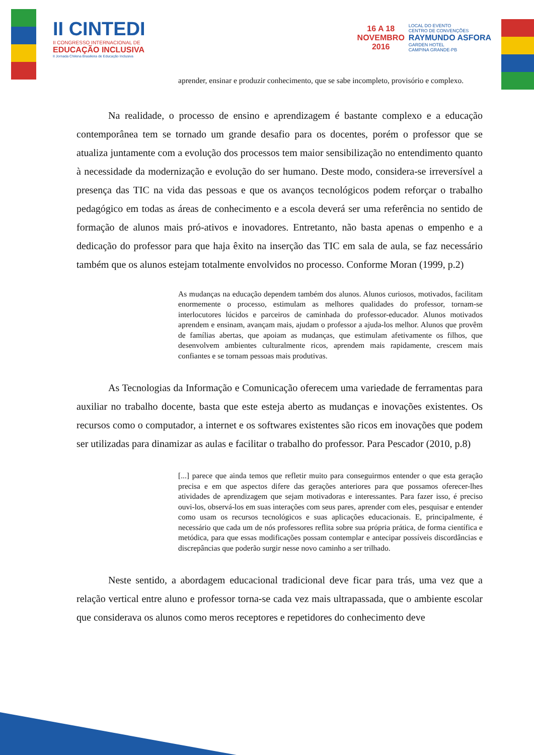II CINTEDI
II CONGRESSO INTERNACIONAL DE
EDUCAÇÃO INCLUSIVA
II Jornada Chilena Brasileira de Educação Inclusiva
16 A 18
NOVEMBRO
2016
LOCAL DO EVENTO
CENTRO DE CONVENÇÕES
RAYMUNDO ASFORA
GARDEN HOTEL
CAMPINA GRANDE-PB
aprender, ensinar e produzir conhecimento, que se sabe incompleto, provisório e complexo.
Na realidade, o processo de ensino e aprendizagem é bastante complexo e a educação contemporânea tem se tornado um grande desafio para os docentes, porém o professor que se atualiza juntamente com a evolução dos processos tem maior sensibilização no entendimento quanto à necessidade da modernização e evolução do ser humano. Deste modo, considera-se irreversível a presença das TIC na vida das pessoas e que os avanços tecnológicos podem reforçar o trabalho pedagógico em todas as áreas de conhecimento e a escola deverá ser uma referência no sentido de formação de alunos mais pró-ativos e inovadores. Entretanto, não basta apenas o empenho e a dedicação do professor para que haja êxito na inserção das TIC em sala de aula, se faz necessário também que os alunos estejam totalmente envolvidos no processo. Conforme Moran (1999, p.2)
As mudanças na educação dependem também dos alunos. Alunos curiosos, motivados, facilitam enormemente o processo, estimulam as melhores qualidades do professor, tornam-se interlocutores lúcidos e parceiros de caminhada do professor-educador. Alunos motivados aprendem e ensinam, avançam mais, ajudam o professor a ajuda-los melhor. Alunos que provêm de famílias abertas, que apoiam as mudanças, que estimulam afetivamente os filhos, que desenvolvem ambientes culturalmente ricos, aprendem mais rapidamente, crescem mais confiantes e se tornam pessoas mais produtivas.
As Tecnologias da Informação e Comunicação oferecem uma variedade de ferramentas para auxiliar no trabalho docente, basta que este esteja aberto as mudanças e inovações existentes. Os recursos como o computador, a internet e os softwares existentes são ricos em inovações que podem ser utilizadas para dinamizar as aulas e facilitar o trabalho do professor. Para Pescador (2010, p.8)
[...] parece que ainda temos que refletir muito para conseguirmos entender o que esta geração precisa e em que aspectos difere das gerações anteriores para que possamos oferecer-lhes atividades de aprendizagem que sejam motivadoras e interessantes. Para fazer isso, é preciso ouvi-los, observá-los em suas interações com seus pares, aprender com eles, pesquisar e entender como usam os recursos tecnológicos e suas aplicações educacionais. E, principalmente, é necessário que cada um de nós professores reflita sobre sua própria prática, de forma científica e metódica, para que essas modificações possam contemplar e antecipar possíveis discordâncias e discrepâncias que poderão surgir nesse novo caminho a ser trilhado.
Neste sentido, a abordagem educacional tradicional deve ficar para trás, uma vez que a relação vertical entre aluno e professor torna-se cada vez mais ultrapassada, que o ambiente escolar que considerava os alunos como meros receptores e repetidores do conhecimento deve